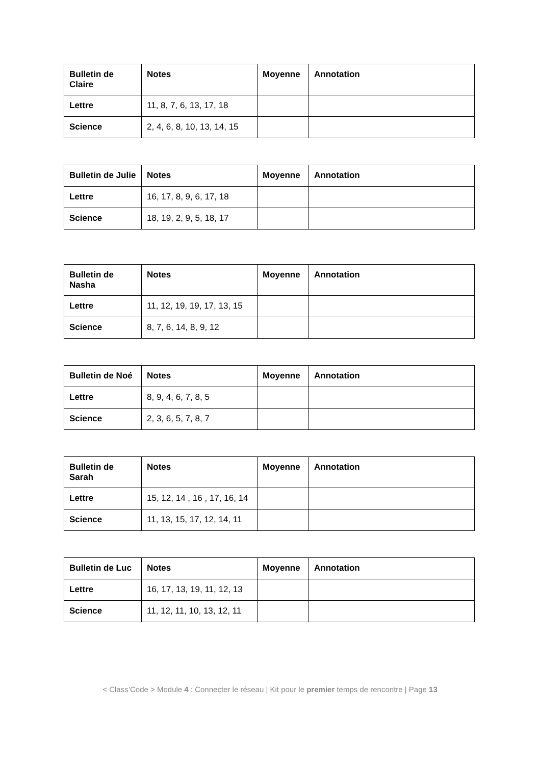| Bulletin de Claire | Notes | Moyenne | Annotation |
| --- | --- | --- | --- |
| Lettre | 11, 8, 7, 6, 13, 17, 18 | | |
| Science | 2, 4, 6, 8, 10, 13, 14, 15 | | |
| Bulletin de Julie | Notes | Moyenne | Annotation |
| --- | --- | --- | --- |
| Lettre | 16, 17, 8, 9, 6, 17, 18 | | |
| Science | 18, 19, 2, 9, 5, 18, 17 | | |
| Bulletin de Nasha | Notes | Moyenne | Annotation |
| --- | --- | --- | --- |
| Lettre | 11, 12, 19, 19, 17, 13, 15 | | |
| Science | 8, 7, 6, 14, 8, 9, 12 | | |
| Bulletin de Noé | Notes | Moyenne | Annotation |
| --- | --- | --- | --- |
| Lettre | 8, 9, 4, 6, 7, 8, 5 | | |
| Science | 2, 3, 6, 5, 7, 8, 7 | | |
| Bulletin de Sarah | Notes | Moyenne | Annotation |
| --- | --- | --- | --- |
| Lettre | 15, 12, 14 , 16 , 17, 16, 14 | | |
| Science | 11, 13, 15, 17, 12, 14, 11 | | |
| Bulletin de Luc | Notes | Moyenne | Annotation |
| --- | --- | --- | --- |
| Lettre | 16, 17, 13, 19, 11, 12, 13 | | |
| Science | 11, 12, 11, 10, 13, 12, 11 | | |
< Class’Code > Module 4 : Connecter le réseau | Kit pour le premier temps de rencontre | Page 13